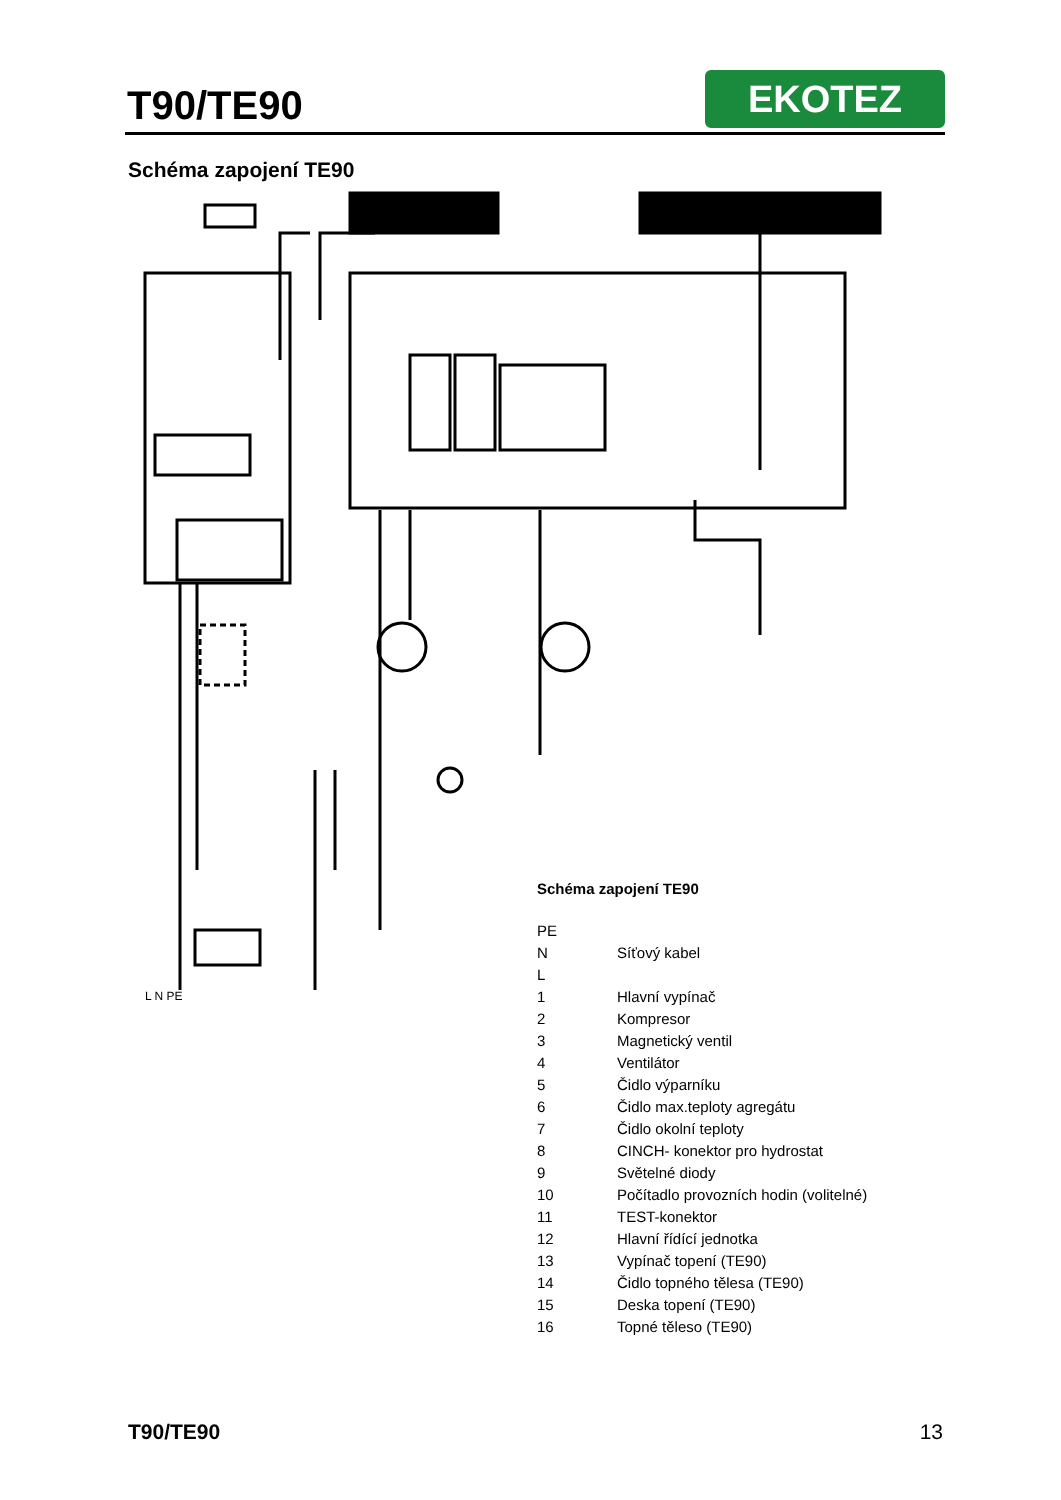T90/TE90
EKOTEZ
Schéma zapojení TE90
L N PE
Schéma zapojení TE90
| PE | |
| N | Síťový kabel |
| L | |
| 1 | Hlavní vypínač |
| 2 | Kompresor |
| 3 | Magnetický ventil |
| 4 | Ventilátor |
| 5 | Čidlo výparníku |
| 6 | Čidlo max.teploty agregátu |
| 7 | Čidlo okolní teploty |
| 8 | CINCH- konektor pro hydrostat |
| 9 | Světelné diody |
| 10 | Počítadlo provozních hodin (volitelné) |
| 11 | TEST-konektor |
| 12 | Hlavní řídící jednotka |
| 13 | Vypínač topení (TE90) |
| 14 | Čidlo topného tělesa (TE90) |
| 15 | Deska topení (TE90) |
| 16 | Topné těleso (TE90) |
T90/TE90 13